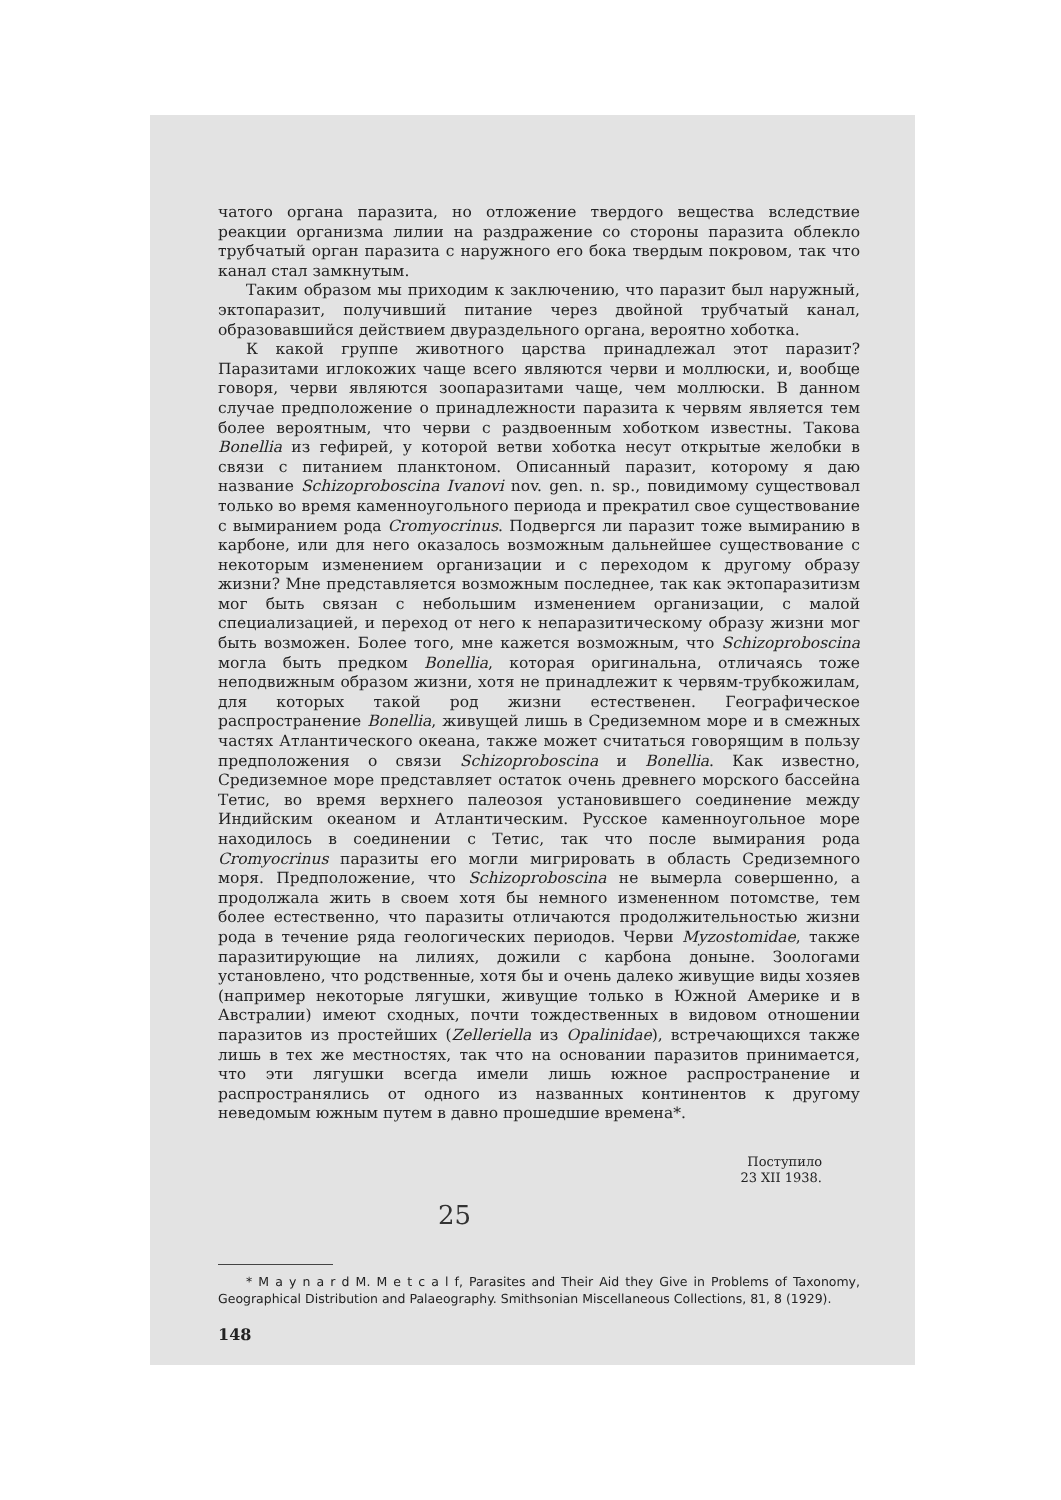чатого органа паразита, но отложение твердого вещества вследствие реакции организма лилии на раздражение со стороны паразита облекло трубчатый орган паразита с наружного его бока твердым покровом, так что канал стал замкнутым.
Таким образом мы приходим к заключению, что паразит был наружный, эктопаразит, получивший питание через двойной трубчатый канал, образовавшийся действием двураздельного органа, вероятно хоботка.
К какой группе животного царства принадлежал этот паразит? Паразитами иглокожих чаще всего являются черви и моллюски, и, вообще говоря, черви являются зоопаразитами чаще, чем моллюски. В данном случае предположение о принадлежности паразита к червям является тем более вероятным, что черви с раздвоенным хоботком известны. Такова Bonellia из гефирей, у которой ветви хоботка несут открытые желобки в связи с питанием планктоном. Описанный паразит, которому я даю название Schizoproboscina Ivanovi nov. gen. n. sp., повидимому существовал только во время каменноугольного периода и прекратил свое существование с вымиранием рода Cromyocrinus. Подвергся ли паразит тоже вымиранию в карбоне, или для него оказалось возможным дальнейшее существование с некоторым изменением организации и с переходом к другому образу жизни? Мне представляется возможным последнее, так как эктопаразитизм мог быть связан с небольшим изменением организации, с малой специализацией, и переход от него к непаразитическому образу жизни мог быть возможен. Более того, мне кажется возможным, что Schizoproboscina могла быть предком Bonellia, которая оригинальна, отличаясь тоже неподвижным образом жизни, хотя не принадлежит к червям-трубкожилам, для которых такой род жизни естественен. Географическое распространение Bonellia, живущей лишь в Средиземном море и в смежных частях Атлантического океана, также может считаться говорящим в пользу предположения о связи Schizoproboscina и Bonellia. Как известно, Средиземное море представляет остаток очень древнего морского бассейна Тетис, во время верхнего палеозоя установившего соединение между Индийским океаном и Атлантическим. Русское каменноугольное море находилось в соединении с Тетис, так что после вымирания рода Cromyocrinus паразиты его могли мигрировать в область Средиземного моря. Предположение, что Schizoproboscina не вымерла совершенно, а продолжала жить в своем хотя бы немного измененном потомстве, тем более естественно, что паразиты отличаются продолжительностью жизни рода в течение ряда геологических периодов. Черви Myzostomidae, также паразитирующие на лилиях, дожили с карбона доныне. Зоологами установлено, что родственные, хотя бы и очень далеко живущие виды хозяев (например некоторые лягушки, живущие только в Южной Америке и в Австралии) имеют сходных, почти тождественных в видовом отношении паразитов из простейших (Zelleriella из Opalinidae), встречающихся также лишь в тех же местностях, так что на основании паразитов принимается, что эти лягушки всегда имели лишь южное распространение и распространялись от одного из названных континентов к другому неведомым южным путем в давно прошедшие времена*.
Поступило
23 XII 1938.
25
* M a y n a r d M. M e t c a l f, Parasites and Their Aid they Give in Problems of Taxonomy, Geographical Distribution and Palaeography. Smithsonian Miscellaneous Collections, 81, 8 (1929).
148